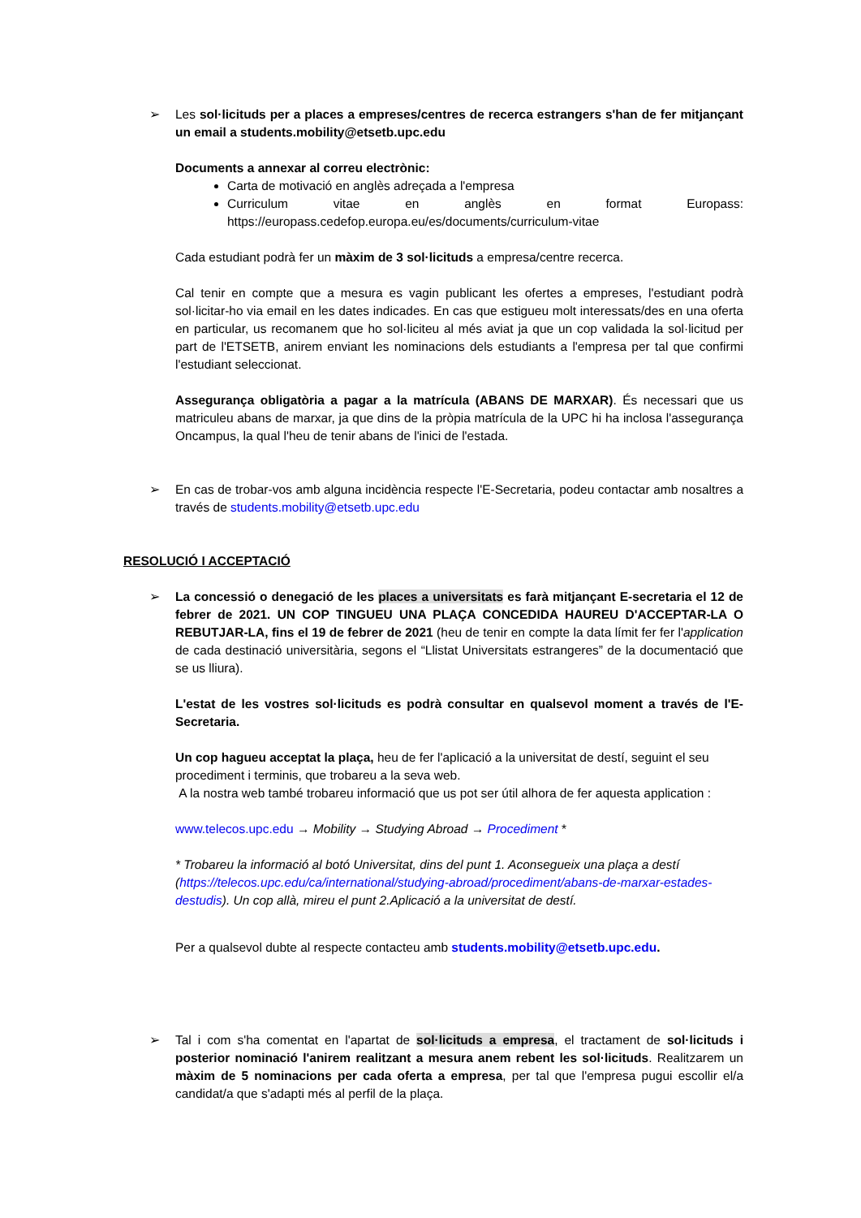➢ Les sol·licituds per a places a empreses/centres de recerca estrangers s'han de fer mitjançant un email a students.mobility@etsetb.upc.edu
Documents a annexar al correu electrònic:
Carta de motivació en anglès adreçada a l'empresa
Curriculum vitae en anglès en format Europass: https://europass.cedefop.europa.eu/es/documents/curriculum-vitae
Cada estudiant podrà fer un màxim de 3 sol·licituds a empresa/centre recerca.
Cal tenir en compte que a mesura es vagin publicant les ofertes a empreses, l'estudiant podrà sol·licitar-ho via email en les dates indicades. En cas que estigueu molt interessats/des en una oferta en particular, us recomanem que ho sol·liciteu al més aviat ja que un cop validada la sol·licitud per part de l'ETSETB, anirem enviant les nominacions dels estudiants a l'empresa per tal que confirmi l'estudiant seleccionat.
Assegurança obligatòria a pagar a la matrícula (ABANS DE MARXAR). És necessari que us matriculeu abans de marxar, ja que dins de la pròpia matrícula de la UPC hi ha inclosa l'assegurança Oncampus, la qual l'heu de tenir abans de l'inici de l'estada.
➢ En cas de trobar-vos amb alguna incidència respecte l'E-Secretaria, podeu contactar amb nosaltres a través de students.mobility@etsetb.upc.edu
RESOLUCIÓ I ACCEPTACIÓ
➢ La concessió o denegació de les places a universitats es farà mitjançant E-secretaria el 12 de febrer de 2021. UN COP TINGUEU UNA PLAÇA CONCEDIDA HAUREU D'ACCEPTAR-LA O REBUTJAR-LA, fins el 19 de febrer de 2021 (heu de tenir en compte la data límit fer fer l'application de cada destinació universitària, segons el “Llistat Universitats estrangeres” de la documentació que se us lliura).
L'estat de les vostres sol·licituds es podrà consultar en qualsevol moment a través de l'E-Secretaria.
Un cop hagueu acceptat la plaça, heu de fer l'aplicació a la universitat de destí, seguint el seu procediment i terminis, que trobareu a la seva web.
A la nostra web també trobareu informació que us pot ser útil alhora de fer aquesta application :
www.telecos.upc.edu → Mobility → Studying Abroad → Procediment *
* Trobareu la informació al botó Universitat, dins del punt 1. Aconsegueix una plaça a destí (https://telecos.upc.edu/ca/international/studying-abroad/procediment/abans-de-marxar-estades-destudis). Un cop allà, mireu el punt 2.Aplicació a la universitat de destí.
Per a qualsevol dubte al respecte contacteu amb students.mobility@etsetb.upc.edu.
➢ Tal i com s'ha comentat en l'apartat de sol·licituds a empresa, el tractament de sol·licituds i posterior nominació l'anirem realitzant a mesura anem rebent les sol·licituds. Realitzarem un màxim de 5 nominacions per cada oferta a empresa, per tal que l'empresa pugui escollir el/a candidat/a que s'adapti més al perfil de la plaça.